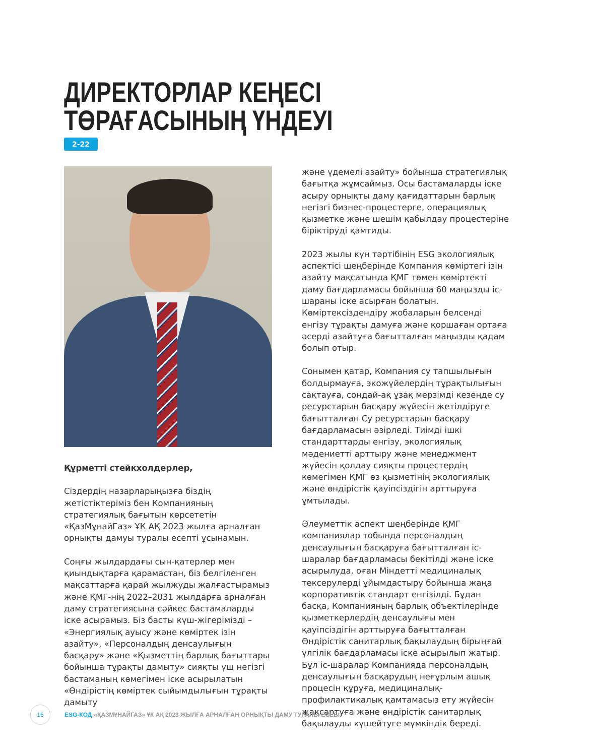ДИРЕКТОРЛАР КЕҢЕСІ
ТӨРАҒАСЫНЫҢ ҮНДЕУІ
2-22
Құрметті стейкхолдерлер,
Сіздердің назарларыңызға біздің жетістіктеріміз бен Компанияның стратегиялық бағытын көрсететін «ҚазМұнайГаз» ҰК АҚ 2023 жылға арналған орнықты дамуы туралы есепті ұсынамын.
Соңғы жылдардағы сын-қатерлер мен қиындықтарға қарамастан, біз белгіленген мақсаттарға қарай жылжуды жалғастырамыз және ҚМГ-нің 2022–2031 жылдарға арналған даму стратегиясына сәйкес бастамаларды іске асырамыз. Біз басты күш-жігерімізді – «Энергиялық ауысу және көміртек ізін азайту», «Персоналдың денсаулығын басқару» және «Қызметтің барлық бағыттары бойынша тұрақты дамыту» сияқты үш негізгі бастаманың көмегімен іске асырылатын «Өндірістің көміртек сыйымдылығын тұрақты дамыту
және үдемелі азайту» бойынша стратегиялық бағытқа жұмсаймыз. Осы бастамаларды іске асыру орнықты даму қағидаттарын барлық негізгі бизнес-процестерге, операциялық қызметке және шешім қабылдау процестеріне біріктіруді қамтиды.
2023 жылы күн тәртібінің ESG экологиялық аспектісі шеңберінде Компания көміртегі ізін азайту мақсатында ҚМГ төмен көміртекті даму бағдарламасы бойынша 60 маңызды іс-шараны іске асырған болатын. Көміртексіздендіру жобаларын белсенді енгізу тұрақты дамуға және қоршаған ортаға әсерді азайтуға бағытталған маңызды қадам болып отыр.
Сонымен қатар, Компания су тапшылығын болдырмауға, экожүйелердің тұрақтылығын сақтауға, сондай-ақ ұзақ мерзімді кезеңде су ресурстарын басқару жүйесін жетілдіруге бағытталған Су ресурстарын басқару бағдарламасын әзірледі. Тиімді ішкі стандарттарды енгізу, экологиялық мәдениетті арттыру және менеджмент жүйесін қолдау сияқты процестердің көмегімен ҚМГ өз қызметінің экологиялық және өндірістік қауіпсіздігін арттыруға ұмтылады.
Әлеуметтік аспект шеңберінде ҚМГ компаниялар тобында персоналдың денсаулығын басқаруға бағытталған іс-шаралар бағдарламасы бекітілді және іске асырылуда, оған Міндетті медициналық тексерулерді ұйымдастыру бойынша жаңа корпоративтік стандарт енгізілді. Бұдан басқа, Компанияның барлық объектілерінде қызметкерлердің денсаулығы мен қауіпсіздігін арттыруға бағытталған Өндірістік санитарлық бақылаудың бірыңғай үлгілік бағдарламасы іске асырылып жатыр. Бұл іс-шаралар Компанияда персоналдың денсаулығын басқарудың неғұрлым ашық процесін құруға, медициналық-профилактикалық қамтамасыз ету жүйесін жақсартуға және өндірістік санитарлық бақылауды күшейтуге мүмкіндік береді.
16
ESG-КОД «ҚАЗМҰНАЙГАЗ» ҰК АҚ 2023 ЖЫЛҒА АРНАЛҒАН ОРНЫҚТЫ ДАМУ ТУРАЛЫ ЕСЕБІ